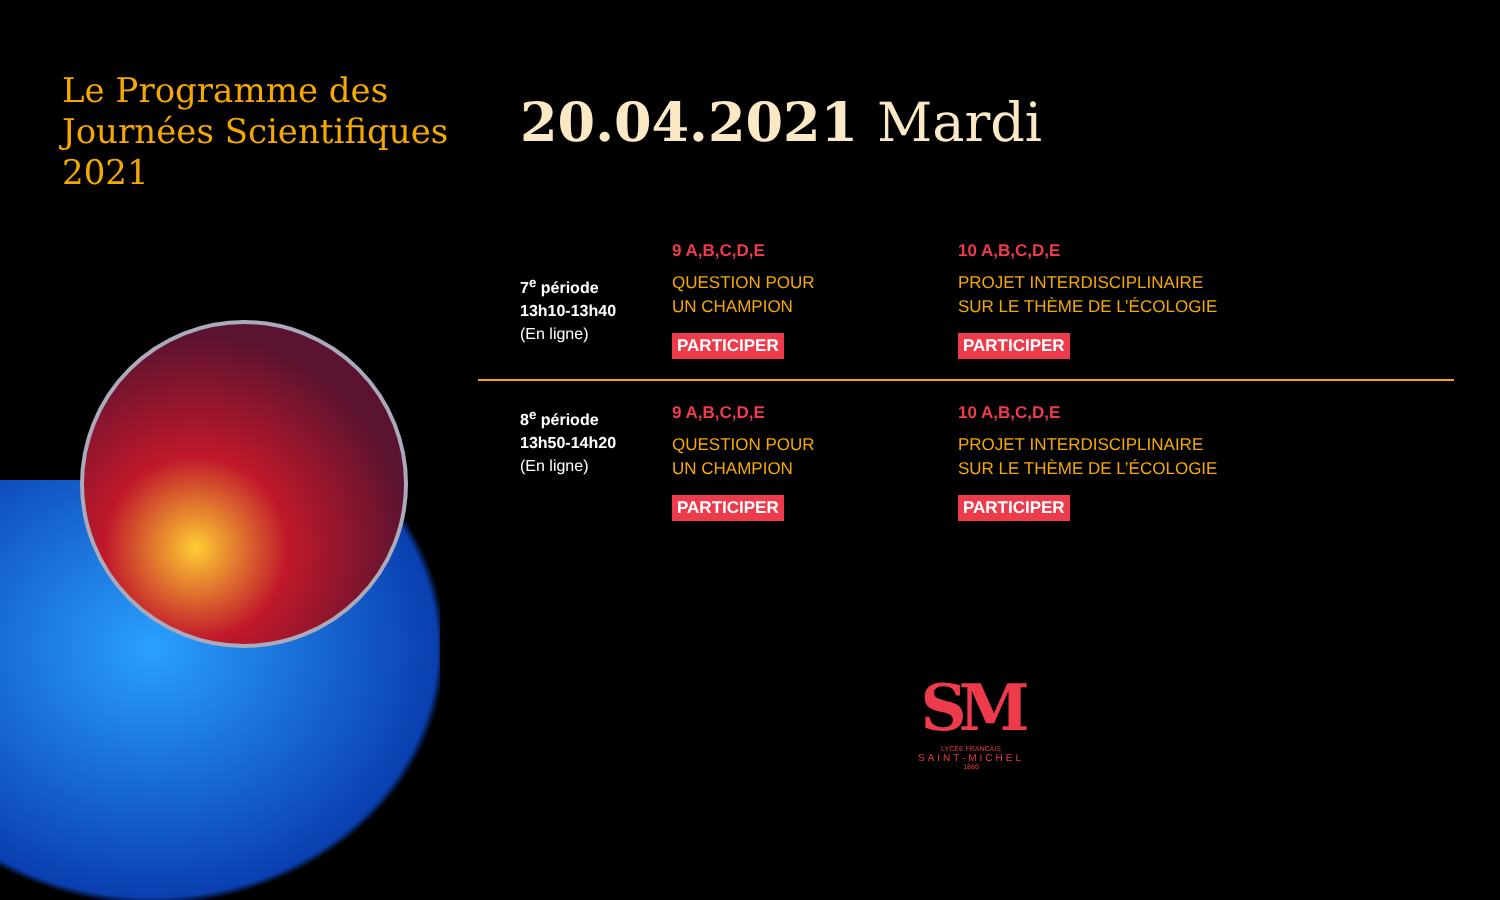Le Programme des
Journées Scientifiques
2021
20.04.2021 Mardi
| 7<sup>e</sup> période 13h10-13h40 (En ligne) | 9 A,B,C,D,E QUESTION POUR UN CHAMPION PARTICIPER | 10 A,B,C,D,E PROJET INTERDISCIPLINAIRE SUR LE THÈME DE L’ÉCOLOGIE PARTICIPER |
| 8<sup>e</sup> période 13h50-14h20 (En ligne) | 9 A,B,C,D,E QUESTION POUR UN CHAMPION PARTICIPER | 10 A,B,C,D,E PROJET INTERDISCIPLINAIRE SUR LE THÈME DE L’ÉCOLOGIE PARTICIPER |
SM
LYCÉE FRANCAIS
SAINT-MICHEL
1886